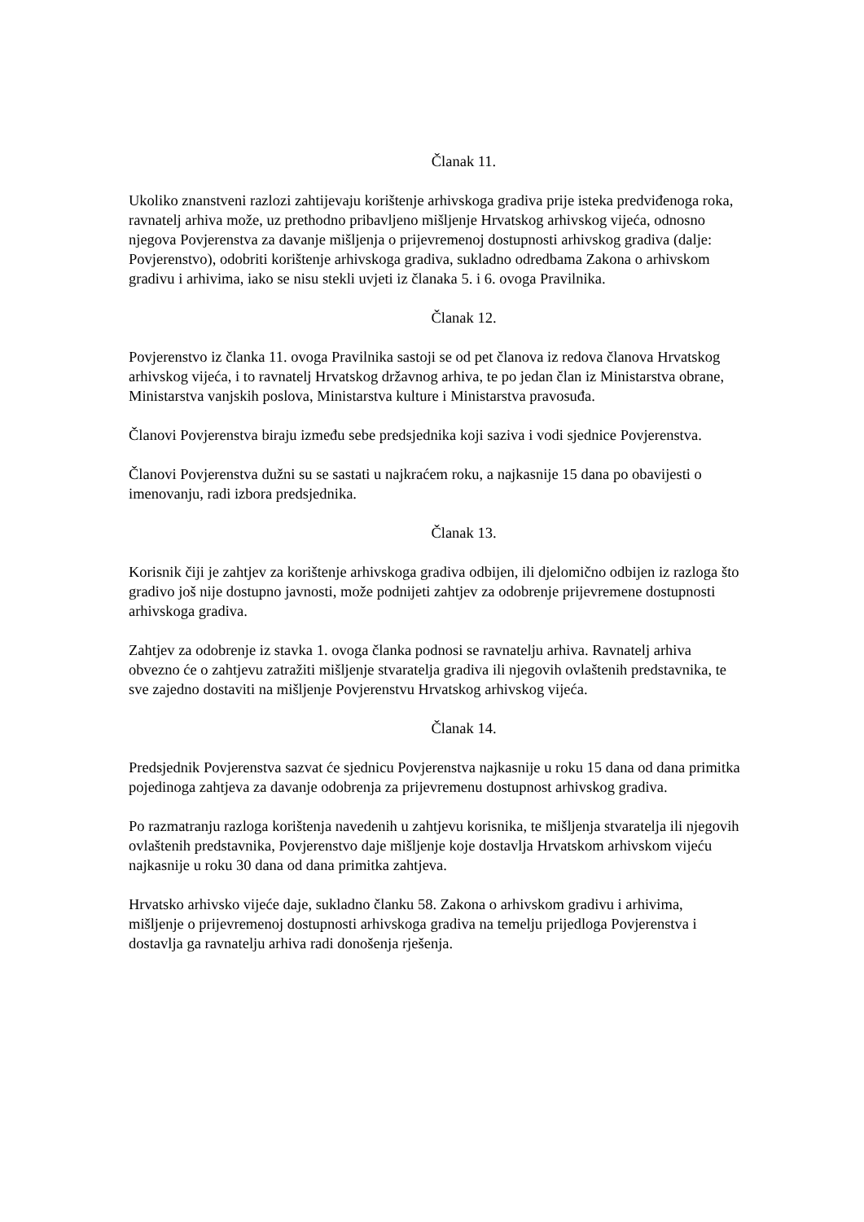Članak 11.
Ukoliko znanstveni razlozi zahtijevaju korištenje arhivskoga gradiva prije isteka predviđenoga roka, ravnatelj arhiva može, uz prethodno pribavljeno mišljenje Hrvatskog arhivskog vijeća, odnosno njegova Povjerenstva za davanje mišljenja o prijevremenoj dostupnosti arhivskog gradiva (dalje: Povjerenstvo), odobriti korištenje arhivskoga gradiva, sukladno odredbama Zakona o arhivskom gradivu i arhivima, iako se nisu stekli uvjeti iz članaka 5. i 6. ovoga Pravilnika.
Članak 12.
Povjerenstvo iz članka 11. ovoga Pravilnika sastoji se od pet članova iz redova članova Hrvatskog arhivskog vijeća, i to ravnatelj Hrvatskog državnog arhiva, te po jedan član iz Ministarstva obrane, Ministarstva vanjskih poslova, Ministarstva kulture i Ministarstva pravosuđa.
Članovi Povjerenstva biraju između sebe predsjednika koji saziva i vodi sjednice Povjerenstva.
Članovi Povjerenstva dužni su se sastati u najkraćem roku, a najkasnije 15 dana po obavijesti o imenovanju, radi izbora predsjednika.
Članak 13.
Korisnik čiji je zahtjev za korištenje arhivskoga gradiva odbijen, ili djelomično odbijen iz razloga što gradivo još nije dostupno javnosti, može podnijeti zahtjev za odobrenje prijevremene dostupnosti arhivskoga gradiva.
Zahtjev za odobrenje iz stavka 1. ovoga članka podnosi se ravnatelju arhiva. Ravnatelj arhiva obvezno će o zahtjevu zatražiti mišljenje stvaratelja gradiva ili njegovih ovlaštenih predstavnika, te sve zajedno dostaviti na mišljenje Povjerenstvu Hrvatskog arhivskog vijeća.
Članak 14.
Predsjednik Povjerenstva sazvat će sjednicu Povjerenstva najkasnije u roku 15 dana od dana primitka pojedinoga zahtjeva za davanje odobrenja za prijevremenu dostupnost arhivskog gradiva.
Po razmatranju razloga korištenja navedenih u zahtjevu korisnika, te mišljenja stvaratelja ili njegovih ovlaštenih predstavnika, Povjerenstvo daje mišljenje koje dostavlja Hrvatskom arhivskom vijeću najkasnije u roku 30 dana od dana primitka zahtjeva.
Hrvatsko arhivsko vijeće daje, sukladno članku 58. Zakona o arhivskom gradivu i arhivima, mišljenje o prijevremenoj dostupnosti arhivskoga gradiva na temelju prijedloga Povjerenstva i dostavlja ga ravnatelju arhiva radi donošenja rješenja.